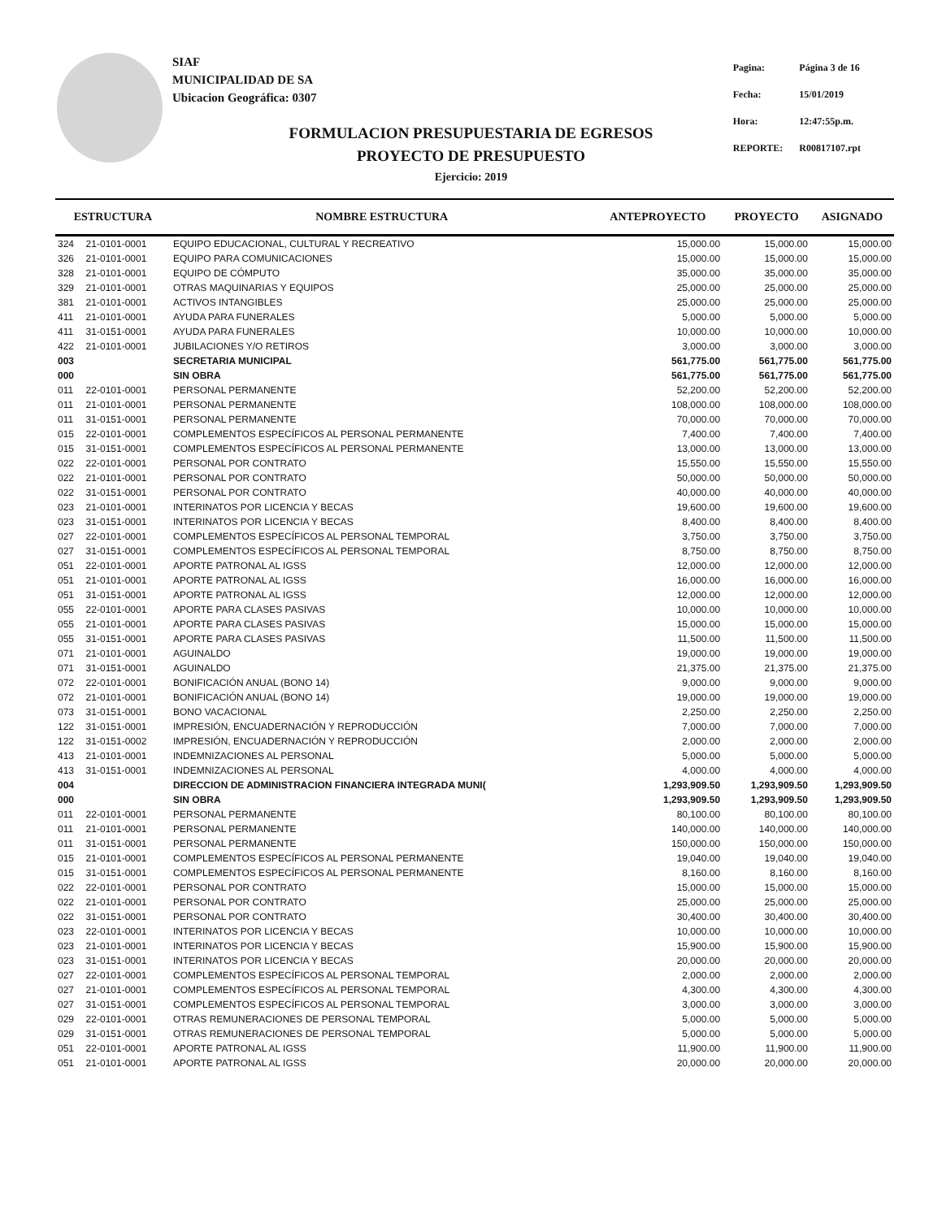SIAF
MUNICIPALIDAD DE SA
Ubicacion Geográfica: 0307
| Pagina: | Página 3 de 16 |
| Fecha: | 15/01/2019 |
| Hora: | 12:47:55p.m. |
| REPORTE: | R00817107.rpt |
FORMULACION PRESUPUESTARIA DE EGRESOS
PROYECTO DE PRESUPUESTO
Ejercicio: 2019
| ESTRUCTURA | | NOMBRE ESTRUCTURA | ANTEPROYECTO | PROYECTO | ASIGNADO |
| --- | --- | --- | --- | --- | --- |
| 324 | 21-0101-0001 | EQUIPO EDUCACIONAL, CULTURAL Y RECREATIVO | 15,000.00 | 15,000.00 | 15,000.00 |
| 326 | 21-0101-0001 | EQUIPO PARA COMUNICACIONES | 15,000.00 | 15,000.00 | 15,000.00 |
| 328 | 21-0101-0001 | EQUIPO DE CÓMPUTO | 35,000.00 | 35,000.00 | 35,000.00 |
| 329 | 21-0101-0001 | OTRAS MAQUINARIAS Y EQUIPOS | 25,000.00 | 25,000.00 | 25,000.00 |
| 381 | 21-0101-0001 | ACTIVOS INTANGIBLES | 25,000.00 | 25,000.00 | 25,000.00 |
| 411 | 21-0101-0001 | AYUDA PARA FUNERALES | 5,000.00 | 5,000.00 | 5,000.00 |
| 411 | 31-0151-0001 | AYUDA PARA FUNERALES | 10,000.00 | 10,000.00 | 10,000.00 |
| 422 | 21-0101-0001 | JUBILACIONES Y/O RETIROS | 3,000.00 | 3,000.00 | 3,000.00 |
| 003 | | SECRETARIA MUNICIPAL | 561,775.00 | 561,775.00 | 561,775.00 |
| 000 | | SIN OBRA | 561,775.00 | 561,775.00 | 561,775.00 |
| 011 | 22-0101-0001 | PERSONAL PERMANENTE | 52,200.00 | 52,200.00 | 52,200.00 |
| 011 | 21-0101-0001 | PERSONAL PERMANENTE | 108,000.00 | 108,000.00 | 108,000.00 |
| 011 | 31-0151-0001 | PERSONAL PERMANENTE | 70,000.00 | 70,000.00 | 70,000.00 |
| 015 | 22-0101-0001 | COMPLEMENTOS ESPECÍFICOS AL PERSONAL PERMANENTE | 7,400.00 | 7,400.00 | 7,400.00 |
| 015 | 31-0151-0001 | COMPLEMENTOS ESPECÍFICOS AL PERSONAL PERMANENTE | 13,000.00 | 13,000.00 | 13,000.00 |
| 022 | 22-0101-0001 | PERSONAL POR CONTRATO | 15,550.00 | 15,550.00 | 15,550.00 |
| 022 | 21-0101-0001 | PERSONAL POR CONTRATO | 50,000.00 | 50,000.00 | 50,000.00 |
| 022 | 31-0151-0001 | PERSONAL POR CONTRATO | 40,000.00 | 40,000.00 | 40,000.00 |
| 023 | 21-0101-0001 | INTERINATOS POR LICENCIA Y BECAS | 19,600.00 | 19,600.00 | 19,600.00 |
| 023 | 31-0151-0001 | INTERINATOS POR LICENCIA Y BECAS | 8,400.00 | 8,400.00 | 8,400.00 |
| 027 | 22-0101-0001 | COMPLEMENTOS ESPECÍFICOS AL PERSONAL TEMPORAL | 3,750.00 | 3,750.00 | 3,750.00 |
| 027 | 31-0151-0001 | COMPLEMENTOS ESPECÍFICOS AL PERSONAL TEMPORAL | 8,750.00 | 8,750.00 | 8,750.00 |
| 051 | 22-0101-0001 | APORTE PATRONAL AL IGSS | 12,000.00 | 12,000.00 | 12,000.00 |
| 051 | 21-0101-0001 | APORTE PATRONAL AL IGSS | 16,000.00 | 16,000.00 | 16,000.00 |
| 051 | 31-0151-0001 | APORTE PATRONAL AL IGSS | 12,000.00 | 12,000.00 | 12,000.00 |
| 055 | 22-0101-0001 | APORTE PARA CLASES PASIVAS | 10,000.00 | 10,000.00 | 10,000.00 |
| 055 | 21-0101-0001 | APORTE PARA CLASES PASIVAS | 15,000.00 | 15,000.00 | 15,000.00 |
| 055 | 31-0151-0001 | APORTE PARA CLASES PASIVAS | 11,500.00 | 11,500.00 | 11,500.00 |
| 071 | 21-0101-0001 | AGUINALDO | 19,000.00 | 19,000.00 | 19,000.00 |
| 071 | 31-0151-0001 | AGUINALDO | 21,375.00 | 21,375.00 | 21,375.00 |
| 072 | 22-0101-0001 | BONIFICACIÓN ANUAL (BONO 14) | 9,000.00 | 9,000.00 | 9,000.00 |
| 072 | 21-0101-0001 | BONIFICACIÓN ANUAL (BONO 14) | 19,000.00 | 19,000.00 | 19,000.00 |
| 073 | 31-0151-0001 | BONO VACACIONAL | 2,250.00 | 2,250.00 | 2,250.00 |
| 122 | 31-0151-0001 | IMPRESIÓN, ENCUADERNACIÓN Y REPRODUCCIÓN | 7,000.00 | 7,000.00 | 7,000.00 |
| 122 | 31-0151-0002 | IMPRESIÓN, ENCUADERNACIÓN Y REPRODUCCIÓN | 2,000.00 | 2,000.00 | 2,000.00 |
| 413 | 21-0101-0001 | INDEMNIZACIONES AL PERSONAL | 5,000.00 | 5,000.00 | 5,000.00 |
| 413 | 31-0151-0001 | INDEMNIZACIONES AL PERSONAL | 4,000.00 | 4,000.00 | 4,000.00 |
| 004 | | DIRECCION DE ADMINISTRACION FINANCIERA INTEGRADA MUNI( | 1,293,909.50 | 1,293,909.50 | 1,293,909.50 |
| 000 | | SIN OBRA | 1,293,909.50 | 1,293,909.50 | 1,293,909.50 |
| 011 | 22-0101-0001 | PERSONAL PERMANENTE | 80,100.00 | 80,100.00 | 80,100.00 |
| 011 | 21-0101-0001 | PERSONAL PERMANENTE | 140,000.00 | 140,000.00 | 140,000.00 |
| 011 | 31-0151-0001 | PERSONAL PERMANENTE | 150,000.00 | 150,000.00 | 150,000.00 |
| 015 | 21-0101-0001 | COMPLEMENTOS ESPECÍFICOS AL PERSONAL PERMANENTE | 19,040.00 | 19,040.00 | 19,040.00 |
| 015 | 31-0151-0001 | COMPLEMENTOS ESPECÍFICOS AL PERSONAL PERMANENTE | 8,160.00 | 8,160.00 | 8,160.00 |
| 022 | 22-0101-0001 | PERSONAL POR CONTRATO | 15,000.00 | 15,000.00 | 15,000.00 |
| 022 | 21-0101-0001 | PERSONAL POR CONTRATO | 25,000.00 | 25,000.00 | 25,000.00 |
| 022 | 31-0151-0001 | PERSONAL POR CONTRATO | 30,400.00 | 30,400.00 | 30,400.00 |
| 023 | 22-0101-0001 | INTERINATOS POR LICENCIA Y BECAS | 10,000.00 | 10,000.00 | 10,000.00 |
| 023 | 21-0101-0001 | INTERINATOS POR LICENCIA Y BECAS | 15,900.00 | 15,900.00 | 15,900.00 |
| 023 | 31-0151-0001 | INTERINATOS POR LICENCIA Y BECAS | 20,000.00 | 20,000.00 | 20,000.00 |
| 027 | 22-0101-0001 | COMPLEMENTOS ESPECÍFICOS AL PERSONAL TEMPORAL | 2,000.00 | 2,000.00 | 2,000.00 |
| 027 | 21-0101-0001 | COMPLEMENTOS ESPECÍFICOS AL PERSONAL TEMPORAL | 4,300.00 | 4,300.00 | 4,300.00 |
| 027 | 31-0151-0001 | COMPLEMENTOS ESPECÍFICOS AL PERSONAL TEMPORAL | 3,000.00 | 3,000.00 | 3,000.00 |
| 029 | 22-0101-0001 | OTRAS REMUNERACIONES DE PERSONAL TEMPORAL | 5,000.00 | 5,000.00 | 5,000.00 |
| 029 | 31-0151-0001 | OTRAS REMUNERACIONES DE PERSONAL TEMPORAL | 5,000.00 | 5,000.00 | 5,000.00 |
| 051 | 22-0101-0001 | APORTE PATRONAL AL IGSS | 11,900.00 | 11,900.00 | 11,900.00 |
| 051 | 21-0101-0001 | APORTE PATRONAL AL IGSS | 20,000.00 | 20,000.00 | 20,000.00 |